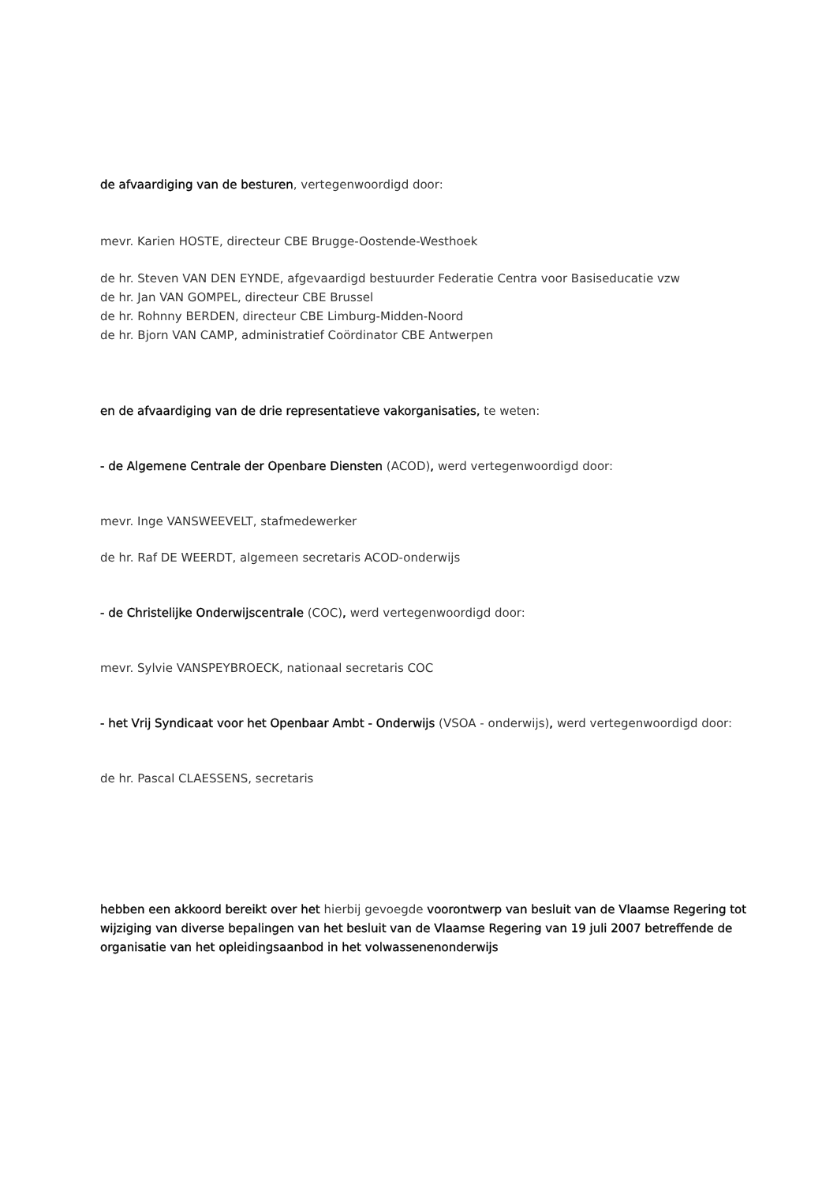de afvaardiging van de besturen, vertegenwoordigd door:
mevr. Karien HOSTE, directeur CBE Brugge-Oostende-Westhoek
de hr. Steven VAN DEN EYNDE, afgevaardigd bestuurder Federatie Centra voor Basiseducatie vzw
de hr. Jan VAN GOMPEL, directeur CBE Brussel
de hr. Rohnny BERDEN, directeur CBE Limburg-Midden-Noord
de hr. Bjorn VAN CAMP, administratief Coördinator CBE Antwerpen
en de afvaardiging van de drie representatieve vakorganisaties, te weten:
- de Algemene Centrale der Openbare Diensten (ACOD), werd vertegenwoordigd door:
mevr. Inge VANSWEEVELT, stafmedewerker
de hr. Raf DE WEERDT, algemeen secretaris ACOD-onderwijs
- de Christelijke Onderwijscentrale (COC), werd vertegenwoordigd door:
mevr. Sylvie VANSPEYBROECK, nationaal secretaris COC
- het Vrij Syndicaat voor het Openbaar Ambt - Onderwijs (VSOA - onderwijs), werd vertegenwoordigd door:
de hr. Pascal CLAESSENS, secretaris
hebben een akkoord bereikt over het hierbij gevoegde voorontwerp van besluit van de Vlaamse Regering tot wijziging van diverse bepalingen van het besluit van de Vlaamse Regering van 19 juli 2007 betreffende de organisatie van het opleidingsaanbod in het volwassenenonderwijs